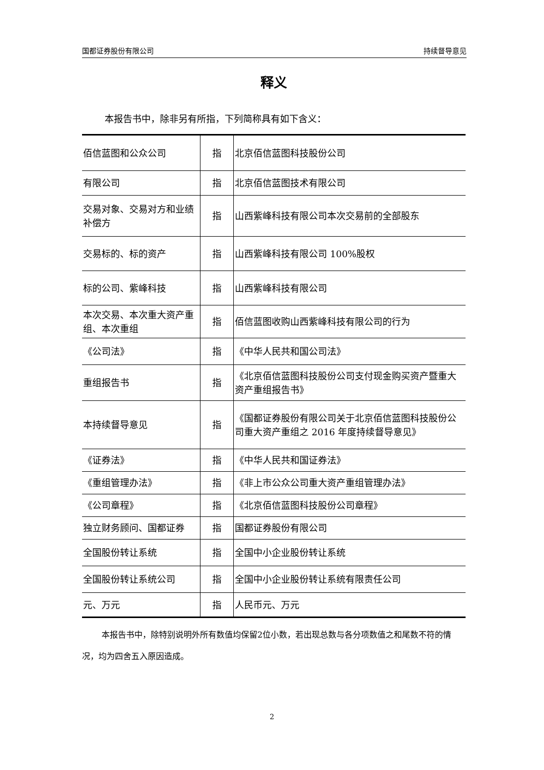国都证券股份有限公司 持续督导意见
释义
本报告书中，除非另有所指，下列简称具有如下含义：
| 佰信蓝图和公众公司 | 指 | 北京佰信蓝图科技股份公司 |
| 有限公司 | 指 | 北京佰信蓝图技术有限公司 |
| 交易对象、交易对方和业绩补偿方 | 指 | 山西紫峰科技有限公司本次交易前的全部股东 |
| 交易标的、标的资产 | 指 | 山西紫峰科技有限公司 100%股权 |
| 标的公司、紫峰科技 | 指 | 山西紫峰科技有限公司 |
| 本次交易、本次重大资产重组、本次重组 | 指 | 佰信蓝图收购山西紫峰科技有限公司的行为 |
| 《公司法》 | 指 | 《中华人民共和国公司法》 |
| 重组报告书 | 指 | 《北京佰信蓝图科技股份公司支付现金购买资产暨重大资产重组报告书》 |
| 本持续督导意见 | 指 | 《国都证券股份有限公司关于北京佰信蓝图科技股份公司重大资产重组之 2016 年度持续督导意见》 |
| 《证券法》 | 指 | 《中华人民共和国证券法》 |
| 《重组管理办法》 | 指 | 《非上市公众公司重大资产重组管理办法》 |
| 《公司章程》 | 指 | 《北京佰信蓝图科技股份公司章程》 |
| 独立财务顾问、国都证券 | 指 | 国都证券股份有限公司 |
| 全国股份转让系统 | 指 | 全国中小企业股份转让系统 |
| 全国股份转让系统公司 | 指 | 全国中小企业股份转让系统有限责任公司 |
| 元、万元 | 指 | 人民币元、万元 |
本报告书中，除特别说明外所有数值均保留2位小数，若出现总数与各分项数值之和尾数不符的情况，均为四舍五入原因造成。
2